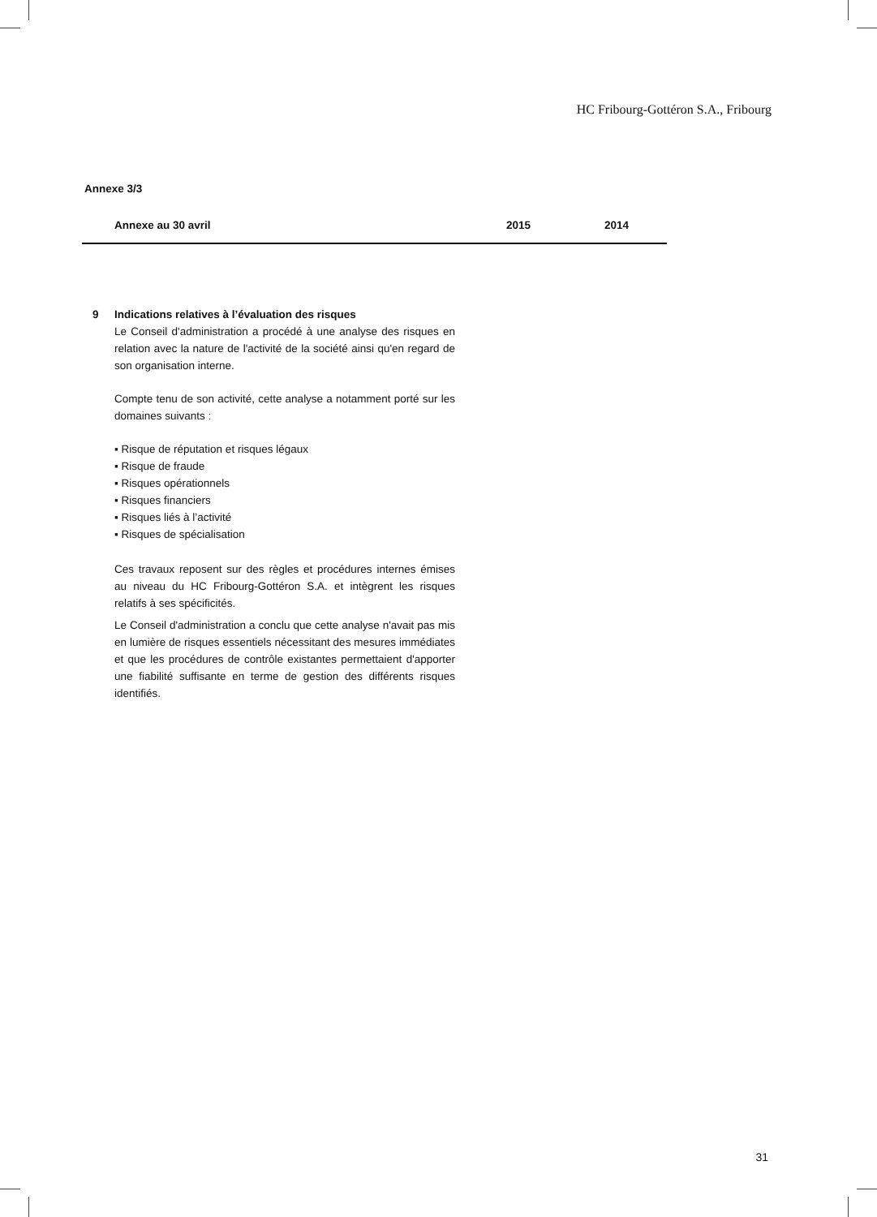HC Fribourg-Gottéron S.A., Fribourg
Annexe 3/3
Annexe au 30 avril 2015 2014
9 Indications relatives à l’évaluation des risques
Le Conseil d'administration a procédé à une analyse des risques en relation avec la nature de l'activité de la société ainsi qu'en regard de son organisation interne.
Compte tenu de son activité, cette analyse a notamment porté sur les domaines suivants :
▪ Risque de réputation et risques légaux
▪ Risque de fraude
▪ Risques opérationnels
▪ Risques financiers
▪ Risques liés à l’activité
▪ Risques de spécialisation
Ces travaux reposent sur des règles et procédures internes émises au niveau du HC Fribourg-Gottéron S.A. et intègrent les risques relatifs à ses spécificités.
Le Conseil d'administration a conclu que cette analyse n'avait pas mis en lumière de risques essentiels nécessitant des mesures immédiates et que les procédures de contrôle existantes permettaient d'apporter une fiabilité suffisante en terme de gestion des différents risques identifiés.
31